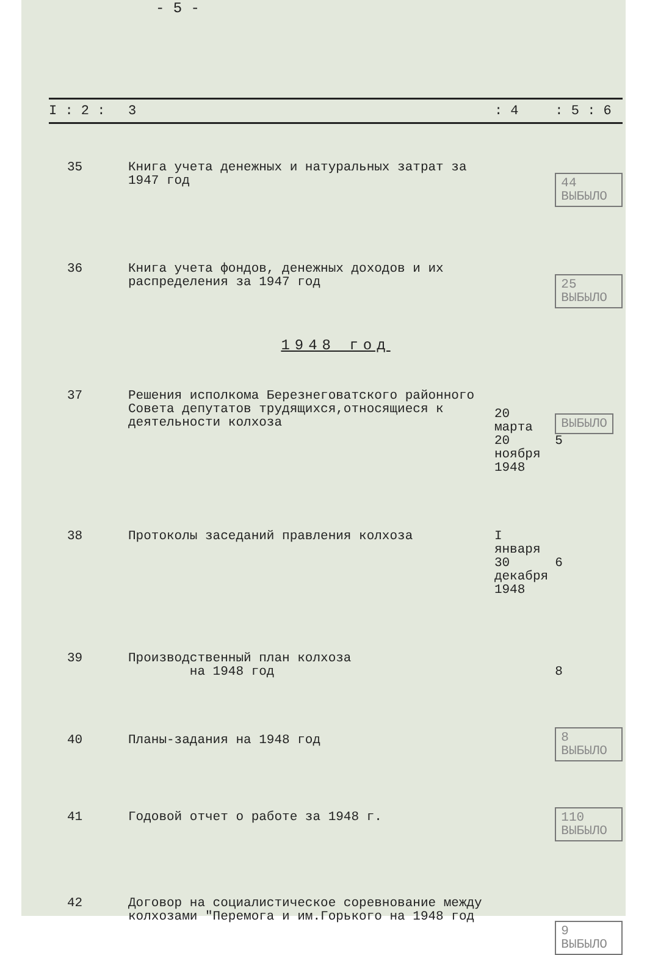- 5 -
| I : 2 : | 3 | : 4 | : 5 : 6 |
| --- | --- | --- | --- |
| 35 | Книга учета денежных и натуральных затрат за 1947 год | | 44 ВЫБЫЛО |
| 36 | Книга учета фондов, денежных доходов и их распределения за 1947 год | | 25 ВЫБЫЛО |
| 1948 год | | | |
| 37 | Решения исполкома Березнеговатского районного Совета депутатов трудящихся,относящиеся к деятельности колхоза | 20 марта 20 ноября 1948 | ВЫБЫЛО 5 |
| 38 | Протоколы заседаний правления колхоза | I января 30 декабря 1948 | 6 |
| 39 | Производственный план колхоза на 1948 год | | 8 |
| 40 | Планы-задания на 1948 год | | 8 ВЫБЫЛО |
| 41 | Годовой отчет о работе за 1948 г. | | 110 ВЫБЫЛО |
| 42 | Договор на социалистическое соревнование между колхозами "Перемога и им.Горького на 1948 год | | 9 ВЫБЫЛО |